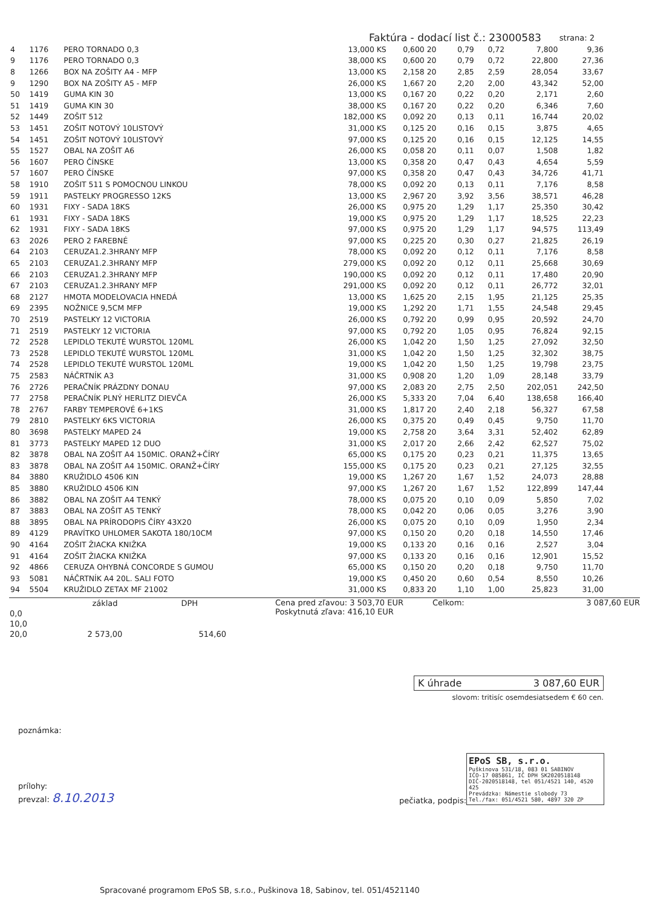Faktúra - dodací list č.: 23000583 strana: 2
| 4 | 1176 | PERO TORNADO 0,3 | 13,000 KS | 0,600 | 20 | 0,79 | 0,72 | 7,800 | 9,36 |
| 9 | 1176 | PERO TORNADO 0,3 | 38,000 KS | 0,600 | 20 | 0,79 | 0,72 | 22,800 | 27,36 |
| 8 | 1266 | BOX NA ZOŠITY A4 - MFP | 13,000 KS | 2,158 | 20 | 2,85 | 2,59 | 28,054 | 33,67 |
| 9 | 1290 | BOX NA ZOŠITY A5 - MFP | 26,000 KS | 1,667 | 20 | 2,20 | 2,00 | 43,342 | 52,00 |
| 50 | 1419 | GUMA KIN 30 | 13,000 KS | 0,167 | 20 | 0,22 | 0,20 | 2,171 | 2,60 |
| 51 | 1419 | GUMA KIN 30 | 38,000 KS | 0,167 | 20 | 0,22 | 0,20 | 6,346 | 7,60 |
| 52 | 1449 | ZOŠIT 512 | 182,000 KS | 0,092 | 20 | 0,13 | 0,11 | 16,744 | 20,02 |
| 53 | 1451 | ZOŠIT NOTOVÝ 10LISTOVÝ | 31,000 KS | 0,125 | 20 | 0,16 | 0,15 | 3,875 | 4,65 |
| 54 | 1451 | ZOŠIT NOTOVÝ 10LISTOVÝ | 97,000 KS | 0,125 | 20 | 0,16 | 0,15 | 12,125 | 14,55 |
| 55 | 1527 | OBAL NA ZOŠIT A6 | 26,000 KS | 0,058 | 20 | 0,11 | 0,07 | 1,508 | 1,82 |
| 56 | 1607 | PERO ČÍNSKE | 13,000 KS | 0,358 | 20 | 0,47 | 0,43 | 4,654 | 5,59 |
| 57 | 1607 | PERO ČÍNSKE | 97,000 KS | 0,358 | 20 | 0,47 | 0,43 | 34,726 | 41,71 |
| 58 | 1910 | ZOŠIT 511 S POMOCNOU LINKOU | 78,000 KS | 0,092 | 20 | 0,13 | 0,11 | 7,176 | 8,58 |
| 59 | 1911 | PASTELKY PROGRESSO 12KS | 13,000 KS | 2,967 | 20 | 3,92 | 3,56 | 38,571 | 46,28 |
| 60 | 1931 | FIXY - SADA 18KS | 26,000 KS | 0,975 | 20 | 1,29 | 1,17 | 25,350 | 30,42 |
| 61 | 1931 | FIXY - SADA 18KS | 19,000 KS | 0,975 | 20 | 1,29 | 1,17 | 18,525 | 22,23 |
| 62 | 1931 | FIXY - SADA 18KS | 97,000 KS | 0,975 | 20 | 1,29 | 1,17 | 94,575 | 113,49 |
| 63 | 2026 | PERO 2 FAREBNÉ | 97,000 KS | 0,225 | 20 | 0,30 | 0,27 | 21,825 | 26,19 |
| 64 | 2103 | CERUZA1.2.3HRANY MFP | 78,000 KS | 0,092 | 20 | 0,12 | 0,11 | 7,176 | 8,58 |
| 65 | 2103 | CERUZA1.2.3HRANY MFP | 279,000 KS | 0,092 | 20 | 0,12 | 0,11 | 25,668 | 30,69 |
| 66 | 2103 | CERUZA1.2.3HRANY MFP | 190,000 KS | 0,092 | 20 | 0,12 | 0,11 | 17,480 | 20,90 |
| 67 | 2103 | CERUZA1.2.3HRANY MFP | 291,000 KS | 0,092 | 20 | 0,12 | 0,11 | 26,772 | 32,01 |
| 68 | 2127 | HMOTA MODELOVACIA HNEDÁ | 13,000 KS | 1,625 | 20 | 2,15 | 1,95 | 21,125 | 25,35 |
| 69 | 2395 | NOŽNICE 9,5CM MFP | 19,000 KS | 1,292 | 20 | 1,71 | 1,55 | 24,548 | 29,45 |
| 70 | 2519 | PASTELKY 12 VICTORIA | 26,000 KS | 0,792 | 20 | 0,99 | 0,95 | 20,592 | 24,70 |
| 71 | 2519 | PASTELKY 12 VICTORIA | 97,000 KS | 0,792 | 20 | 1,05 | 0,95 | 76,824 | 92,15 |
| 72 | 2528 | LEPIDLO TEKUTÉ WURSTOL 120ML | 26,000 KS | 1,042 | 20 | 1,50 | 1,25 | 27,092 | 32,50 |
| 73 | 2528 | LEPIDLO TEKUTÉ WURSTOL 120ML | 31,000 KS | 1,042 | 20 | 1,50 | 1,25 | 32,302 | 38,75 |
| 74 | 2528 | LEPIDLO TEKUTÉ WURSTOL 120ML | 19,000 KS | 1,042 | 20 | 1,50 | 1,25 | 19,798 | 23,75 |
| 75 | 2583 | NÁČRTNÍK A3 | 31,000 KS | 0,908 | 20 | 1,20 | 1,09 | 28,148 | 33,79 |
| 76 | 2726 | PERAČNÍK PRÁZDNY DONAU | 97,000 KS | 2,083 | 20 | 2,75 | 2,50 | 202,051 | 242,50 |
| 77 | 2758 | PERAČNÍK PLNÝ HERLITZ DIEVČA | 26,000 KS | 5,333 | 20 | 7,04 | 6,40 | 138,658 | 166,40 |
| 78 | 2767 | FARBY TEMPEROVÉ 6+1KS | 31,000 KS | 1,817 | 20 | 2,40 | 2,18 | 56,327 | 67,58 |
| 79 | 2810 | PASTELKY 6KS VICTORIA | 26,000 KS | 0,375 | 20 | 0,49 | 0,45 | 9,750 | 11,70 |
| 80 | 3698 | PASTELKY MAPED 24 | 19,000 KS | 2,758 | 20 | 3,64 | 3,31 | 52,402 | 62,89 |
| 81 | 3773 | PASTELKY MAPED 12 DUO | 31,000 KS | 2,017 | 20 | 2,66 | 2,42 | 62,527 | 75,02 |
| 82 | 3878 | OBAL NA ZOŠIT A4 150MIC. ORANŽ+ČÍRY | 65,000 KS | 0,175 | 20 | 0,23 | 0,21 | 11,375 | 13,65 |
| 83 | 3878 | OBAL NA ZOŠIT A4 150MIC. ORANŽ+ČÍRY | 155,000 KS | 0,175 | 20 | 0,23 | 0,21 | 27,125 | 32,55 |
| 84 | 3880 | KRUŽIDLO 4506 KIN | 19,000 KS | 1,267 | 20 | 1,67 | 1,52 | 24,073 | 28,88 |
| 85 | 3880 | KRUŽIDLO 4506 KIN | 97,000 KS | 1,267 | 20 | 1,67 | 1,52 | 122,899 | 147,44 |
| 86 | 3882 | OBAL NA ZOŠIT A4 TENKÝ | 78,000 KS | 0,075 | 20 | 0,10 | 0,09 | 5,850 | 7,02 |
| 87 | 3883 | OBAL NA ZOŠIT A5 TENKÝ | 78,000 KS | 0,042 | 20 | 0,06 | 0,05 | 3,276 | 3,90 |
| 88 | 3895 | OBAL NA PRÍRODOPIS ČÍRY 43X20 | 26,000 KS | 0,075 | 20 | 0,10 | 0,09 | 1,950 | 2,34 |
| 89 | 4129 | PRAVÍTKO UHLOMER SAKOTA 180/10CM | 97,000 KS | 0,150 | 20 | 0,20 | 0,18 | 14,550 | 17,46 |
| 90 | 4164 | ZOŠIT ŽIACKA KNIŽKA | 19,000 KS | 0,133 | 20 | 0,16 | 0,16 | 2,527 | 3,04 |
| 91 | 4164 | ZOŠIT ŽIACKA KNIŽKA | 97,000 KS | 0,133 | 20 | 0,16 | 0,16 | 12,901 | 15,52 |
| 92 | 4866 | CERUZA OHYBNÁ CONCORDE S GUMOU | 65,000 KS | 0,150 | 20 | 0,20 | 0,18 | 9,750 | 11,70 |
| 93 | 5081 | NÁČRTNÍK A4 20L. SALI FOTO | 19,000 KS | 0,450 | 20 | 0,60 | 0,54 | 8,550 | 10,26 |
| 94 | 5504 | KRUŽIDLO ZETAX MF 21002 | 31,000 KS | 0,833 | 20 | 1,10 | 1,00 | 25,823 | 31,00 |
| | základ | DPH |
| --- | --- | --- |
| 0,0 | | |
| 10,0 | | |
| 20,0 | 2 573,00 | 514,60 |
Cena pred zľavou: 3 503,70 EUR
Poskytnutá zľava: 416,10 EUR
Celkom: 3 087,60 EUR
K úhrade 3 087,60 EUR
slovom: tritisíc osemdesiatsedem € 60 cen.
poznámka:
prílohy:
prevzal: 8.10.2013
pečiatka, podpis:
EPoS SB, s.r.o.
Puškinova 531/18, 083 01 SABINOV
IČO-17 085861, IČ DPH SK2020518148
DIČ-2020518148, tel 051/4521 140, 4520 425
Prevádzka: Námestie slobody 73
Tel./fax: 051/4521 580, 4897 320 ZP
Spracované programom EPoS SB, s.r.o., Puškinova 18, Sabinov, tel. 051/4521140